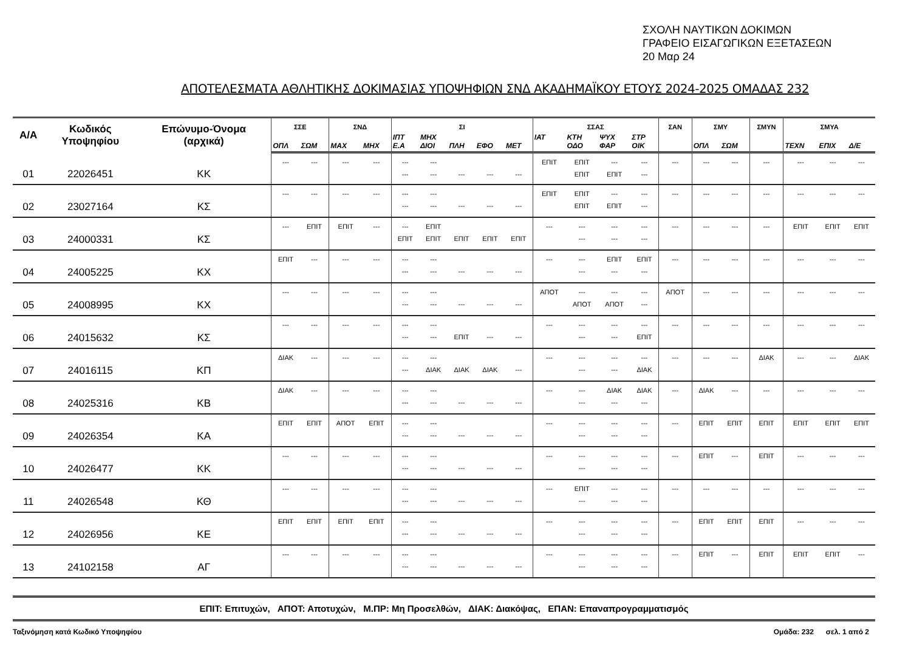ΣΧΟΛΗ ΝΑΥΤΙΚΩΝ ΔΟΚΙΜΩΝ
ΓΡΑΦΕΙΟ ΕΙΣΑΓΩΓΙΚΩΝ ΕΞΕΤΑΣΕΩΝ
20 Μαρ 24
ΑΠΟΤΕΛΕΣΜΑΤΑ ΑΘΛΗΤΙΚΗΣ ΔΟΚΙΜΑΣΙΑΣ ΥΠΟΨΗΦΙΩΝ ΣΝΔ ΑΚΑΔΗΜΑΪΚΟΥ ΕΤΟΥΣ 2024-2025 ΟΜΑΔΑΣ 232
| Α/Α | Κωδικός Υποψηφίου | Επώνυμο-Όνομα (αρχικά) | ΣΣΕ | | ΣΝΔ | | ΣΙ | | | | | ΣΣΑΣ | | | | ΣΑΝ | ΣΜΥ | | ΣΜΥΝ | ΣΜΥΑ | | |
| --- | --- | --- | --- | --- | --- | --- | --- | --- | --- | --- | --- | --- | --- | --- | --- | --- | --- | --- | --- | --- | --- | --- |
| | | | ΟΠΛ | ΣΩΜ | ΜΑΧ | ΜΗΧ | ΙΠΤ Ε.Α | ΜΗΧ ΔΙΟΙ | ΠΛΗ | ΕΦΟ | ΜΕΤ | ΙΑΤ | ΚΤΗ ΟΔΟ | ΨΥΧ ΦΑΡ | ΣΤΡ ΟΙΚ | | ΟΠΛ | ΣΩΜ | | ΤΕΧΝ | ΕΠΙΧ | Δ/Ε |
| 01 | 22026451 | ΚΚ | --- | --- | --- | --- | --- --- | --- --- | --- | --- | --- | ΕΠΙΤ | ΕΠΙΤ ΕΠΙΤ | --- ΕΠΙΤ | --- --- | --- | --- | --- | --- | --- | --- | --- |
| 02 | 23027164 | ΚΣ | --- | --- | --- | --- | --- --- | --- --- | --- | --- | --- | ΕΠΙΤ | ΕΠΙΤ ΕΠΙΤ | --- ΕΠΙΤ | --- --- | --- | --- | --- | --- | --- | --- | --- |
| 03 | 24000331 | ΚΣ | --- | ΕΠΙΤ | ΕΠΙΤ | --- | --- ΕΠΙΤ | ΕΠΙΤ ΕΠΙΤ | ΕΠΙΤ | ΕΠΙΤ | ΕΠΙΤ | --- | --- --- | --- --- | --- --- | --- | --- | --- | --- | ΕΠΙΤ | ΕΠΙΤ | ΕΠΙΤ |
| 04 | 24005225 | ΚΧ | ΕΠΙΤ | --- | --- | --- | --- --- | --- --- | --- | --- | --- | --- | --- --- | ΕΠΙΤ --- | ΕΠΙΤ --- | --- | --- | --- | --- | --- | --- | --- |
| 05 | 24008995 | ΚΧ | --- | --- | --- | --- | --- --- | --- --- | --- | --- | --- | ΑΠΟΤ | --- ΑΠΟΤ | --- ΑΠΟΤ | --- --- | ΑΠΟΤ | --- | --- | --- | --- | --- | --- |
| 06 | 24015632 | ΚΣ | --- | --- | --- | --- | --- --- | --- --- | ΕΠΙΤ | --- | --- | --- | --- --- | --- --- | --- ΕΠΙΤ | --- | --- | --- | --- | --- | --- | --- |
| 07 | 24016115 | ΚΠ | ΔΙΑΚ | --- | --- | --- | --- --- | --- ΔΙΑΚ | ΔΙΑΚ | ΔΙΑΚ | --- | --- | --- --- | --- --- | --- ΔΙΑΚ | --- | --- | --- | ΔΙΑΚ | --- | --- | ΔΙΑΚ |
| 08 | 24025316 | ΚΒ | ΔΙΑΚ | --- | --- | --- | --- --- | --- --- | --- | --- | --- | --- | --- --- | ΔΙΑΚ --- | ΔΙΑΚ --- | --- | ΔΙΑΚ | --- | --- | --- | --- | --- |
| 09 | 24026354 | ΚΑ | ΕΠΙΤ | ΕΠΙΤ | ΑΠΟΤ | ΕΠΙΤ | --- --- | --- --- | --- | --- | --- | --- | --- --- | --- --- | --- --- | --- | ΕΠΙΤ | ΕΠΙΤ | ΕΠΙΤ | ΕΠΙΤ | ΕΠΙΤ | ΕΠΙΤ |
| 10 | 24026477 | ΚΚ | --- | --- | --- | --- | --- --- | --- --- | --- | --- | --- | --- | --- --- | --- --- | --- --- | --- | ΕΠΙΤ | --- | ΕΠΙΤ | --- | --- | --- |
| 11 | 24026548 | ΚΘ | --- | --- | --- | --- | --- --- | --- --- | --- | --- | --- | --- | ΕΠΙΤ --- | --- --- | --- --- | --- | --- | --- | --- | --- | --- | --- |
| 12 | 24026956 | ΚΕ | ΕΠΙΤ | ΕΠΙΤ | ΕΠΙΤ | ΕΠΙΤ | --- --- | --- --- | --- | --- | --- | --- | --- --- | --- --- | --- --- | --- | ΕΠΙΤ | ΕΠΙΤ | ΕΠΙΤ | --- | --- | --- |
| 13 | 24102158 | ΑΓ | --- | --- | --- | --- | --- --- | --- --- | --- | --- | --- | --- | --- --- | --- --- | --- --- | --- | ΕΠΙΤ | --- | ΕΠΙΤ | ΕΠΙΤ | ΕΠΙΤ | --- |
ΕΠΙΤ: Επιτυχών, ΑΠΟΤ: Αποτυχών, Μ.ΠΡ: Μη Προσελθών, ΔΙΑΚ: Διακόψας, ΕΠΑΝ: Επαναπρογραμματισμός
Ταξινόμηση κατά Κωδικό Υποψηφίου Ομάδα: 232 σελ. 1 από 2